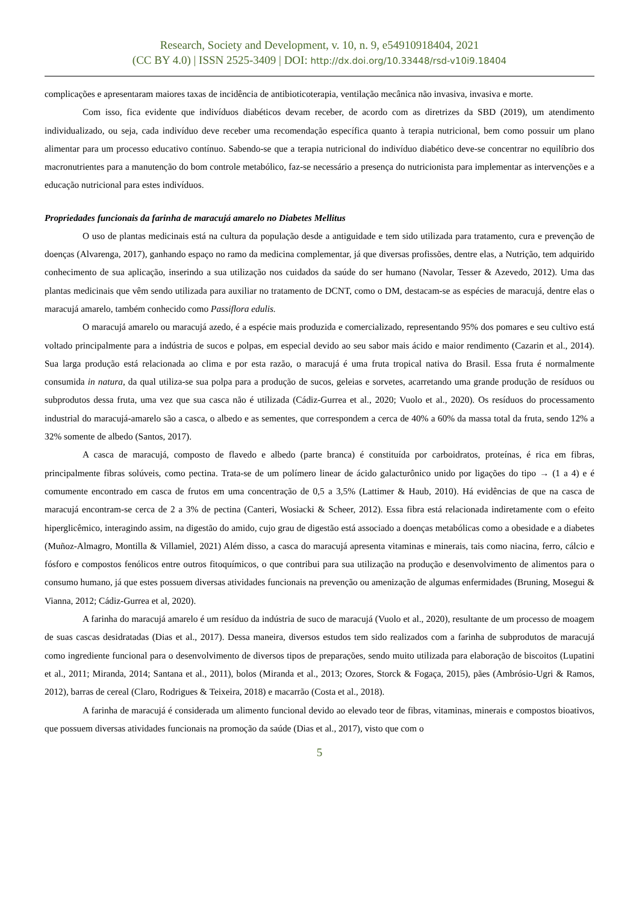Research, Society and Development, v. 10, n. 9, e54910918404, 2021
(CC BY 4.0) | ISSN 2525-3409 | DOI: http://dx.doi.org/10.33448/rsd-v10i9.18404
complicações e apresentaram maiores taxas de incidência de antibioticoterapia, ventilação mecânica não invasiva, invasiva e morte.
Com isso, fica evidente que indivíduos diabéticos devam receber, de acordo com as diretrizes da SBD (2019), um atendimento individualizado, ou seja, cada indivíduo deve receber uma recomendação específica quanto à terapia nutricional, bem como possuir um plano alimentar para um processo educativo contínuo. Sabendo-se que a terapia nutricional do indivíduo diabético deve-se concentrar no equilíbrio dos macronutrientes para a manutenção do bom controle metabólico, faz-se necessário a presença do nutricionista para implementar as intervenções e a educação nutricional para estes indivíduos.
Propriedades funcionais da farinha de maracujá amarelo no Diabetes Mellitus
O uso de plantas medicinais está na cultura da população desde a antiguidade e tem sido utilizada para tratamento, cura e prevenção de doenças (Alvarenga, 2017), ganhando espaço no ramo da medicina complementar, já que diversas profissões, dentre elas, a Nutrição, tem adquirido conhecimento de sua aplicação, inserindo a sua utilização nos cuidados da saúde do ser humano (Navolar, Tesser & Azevedo, 2012). Uma das plantas medicinais que vêm sendo utilizada para auxiliar no tratamento de DCNT, como o DM, destacam-se as espécies de maracujá, dentre elas o maracujá amarelo, também conhecido como Passiflora edulis.
O maracujá amarelo ou maracujá azedo, é a espécie mais produzida e comercializado, representando 95% dos pomares e seu cultivo está voltado principalmente para a indústria de sucos e polpas, em especial devido ao seu sabor mais ácido e maior rendimento (Cazarin et al., 2014). Sua larga produção está relacionada ao clima e por esta razão, o maracujá é uma fruta tropical nativa do Brasil. Essa fruta é normalmente consumida in natura, da qual utiliza-se sua polpa para a produção de sucos, geleias e sorvetes, acarretando uma grande produção de resíduos ou subprodutos dessa fruta, uma vez que sua casca não é utilizada (Cádiz-Gurrea et al., 2020; Vuolo et al., 2020). Os resíduos do processamento industrial do maracujá-amarelo são a casca, o albedo e as sementes, que correspondem a cerca de 40% a 60% da massa total da fruta, sendo 12% a 32% somente de albedo (Santos, 2017).
A casca de maracujá, composto de flavedo e albedo (parte branca) é constituída por carboidratos, proteínas, é rica em fibras, principalmente fibras solúveis, como pectina. Trata-se de um polímero linear de ácido galacturônico unido por ligações do tipo → (1 a 4) e é comumente encontrado em casca de frutos em uma concentração de 0,5 a 3,5% (Lattimer & Haub, 2010). Há evidências de que na casca de maracujá encontram-se cerca de 2 a 3% de pectina (Canteri, Wosiacki & Scheer, 2012). Essa fibra está relacionada indiretamente com o efeito hiperglicêmico, interagindo assim, na digestão do amido, cujo grau de digestão está associado a doenças metabólicas como a obesidade e a diabetes (Muñoz-Almagro, Montilla & Villamiel, 2021) Além disso, a casca do maracujá apresenta vitaminas e minerais, tais como niacina, ferro, cálcio e fósforo e compostos fenólicos entre outros fitoquímicos, o que contribui para sua utilização na produção e desenvolvimento de alimentos para o consumo humano, já que estes possuem diversas atividades funcionais na prevenção ou amenização de algumas enfermidades (Bruning, Mosegui & Vianna, 2012; Cádiz-Gurrea et al, 2020).
A farinha do maracujá amarelo é um resíduo da indústria de suco de maracujá (Vuolo et al., 2020), resultante de um processo de moagem de suas cascas desidratadas (Dias et al., 2017). Dessa maneira, diversos estudos tem sido realizados com a farinha de subprodutos de maracujá como ingrediente funcional para o desenvolvimento de diversos tipos de preparações, sendo muito utilizada para elaboração de biscoitos (Lupatini et al., 2011; Miranda, 2014; Santana et al., 2011), bolos (Miranda et al., 2013; Ozores, Storck & Fogaça, 2015), pães (Ambrósio-Ugri & Ramos, 2012), barras de cereal (Claro, Rodrigues & Teixeira, 2018) e macarrão (Costa et al., 2018).
A farinha de maracujá é considerada um alimento funcional devido ao elevado teor de fibras, vitaminas, minerais e compostos bioativos, que possuem diversas atividades funcionais na promoção da saúde (Dias et al., 2017), visto que com o
5